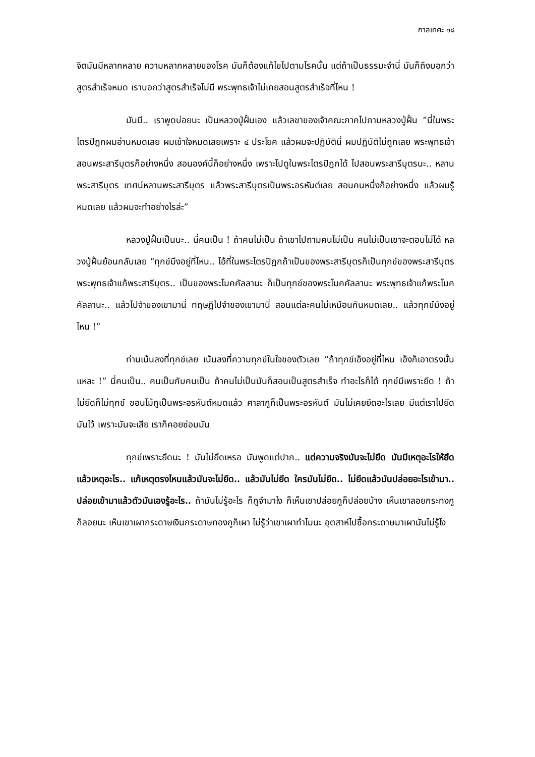กาลเทศะ ๑๘
จิตมันมีหลากหลาย ความหลากหลายของโรค มันก็ต้องแก้ไขไปตามโรคนั้น แต่ถ้าเป็นธรรมะจำนี่ มันก็ถึงบอกว่าสูตรสำเร็จหมด เราบอกว่าสูตรสำเร็จไม่มี พระพุทธเจ้าไม่เคยสอนสูตรสำเร็จที่ไหน !
มันมี.. เราพูดบ่อยนะ เป็นหลวงปู่ฝั้นเอง แล้วเลขาของเจ้าคณะภาคไปถามหลวงปู่ฝั้น “นี่ในพระไตรปิฎกผมอ่านหมดเลย ผมเข้าใจหมดเลยเพราะ ๔ ประโยค แล้วผมจะปฏิบัตินี่ ผมปฏิบัติไม่ถูกเลย พระพุทธเจ้าสอนพระสารีบุตรก็อย่างหนึ่ง สอนองค์นี้ก็อย่างหนึ่ง เพราะไปดูในพระไตรปิฎกได้ ไปสอนพระสารีบุตรนะ.. หลานพระสารีบุตร เทศน์หลานพระสารีบุตร แล้วพระสารีบุตรเป็นพระอรหันต์เลย สอนคนหนึ่งก็อย่างหนึ่ง แล้วผมรู้หมดเลย แล้วผมจะทำอย่างไรล่ะ”
หลวงปู่ฝั้นเป็นนะ.. นี่คนเป็น ! ถ้าคนไม่เป็น ถ้าเขาไปถามคนไม่เป็น คนไม่เป็นเขาจะตอบไม่ได้ หลวงปู่ฝั้นย้อนกลับเลย “ทุกข์มึงอยู่ที่ไหน.. ไอ้ที่ในพระไตรปิฎกถ้าเป็นของพระสารีบุตรก็เป็นทุกข์ของพระสารีบุตร พระพุทธเจ้าแก้พระสารีบุตร.. เป็นของพระโมคคัลลานะ ก็เป็นทุกข์ของพระโมคคัลลานะ พระพุทธเจ้าแก้พระโมคคัลลานะ.. แล้วไปจำของเขามานี่ ทฤษฎีไปจำของเขามานี่ สอนแต่ละคนไม่เหมือนกันหมดเลย.. แล้วทุกข์มึงอยู่ไหน !”
ท่านเน้นลงที่ทุกข์เลย เน้นลงที่ความทุกข์ในใจของตัวเลย “ถ้าทุกข์เอ็งอยู่ที่ไหน เอ็งก็เอาตรงนั้นแหละ !” นี่คนเป็น.. คนเป็นกับคนเป็น ถ้าคนไม่เป็นมันก็สอนเป็นสูตรสำเร็จ ทำอะไรก็ได้ ทุกข์มีเพราะยึด ! ถ้าไม่ยึดก็ไม่ทุกข์ ขอนไม้กูเป็นพระอรหันต์หมดแล้ว ศาลากูก็เป็นพระอรหันต์ มันไม่เคยยึดอะไรเลย มีแต่เราไปยึดมันไว้ เพราะมันจะเสีย เราก็คอยซ่อมมัน
ทุกข์เพราะยึดนะ ! มันไม่ยึดเหรอ มันพูดแต่ปาก.. แต่ความจริงมันจะไม่ยึด มันมีเหตุอะไรให้ยึด แล้วเหตุอะไร.. แก้เหตุตรงไหนแล้วมันจะไม่ยึด.. แล้วมันไม่ยึด ใครมันไม่ยึด.. ไม่ยึดแล้วมันปล่อยอะไรเข้ามา.. ปล่อยเข้ามาแล้วตัวมันเองรู้อะไร.. ถ้ามันไม่รู้อะไร ก็กูจำมาไง ก็เห็นเขาปล่อยกูก็ปล่อยบ้าง เห็นเขาลอยกระทงกูก็ลอยนะ เห็นเขาเผากระดาษเงินกระดาษทองกูก็เผา ไม่รู้ว่าเขาเผาทำไมนะ อุตสาห์ไปซื้อกระดาษมาเผามันไม่รู้ไง